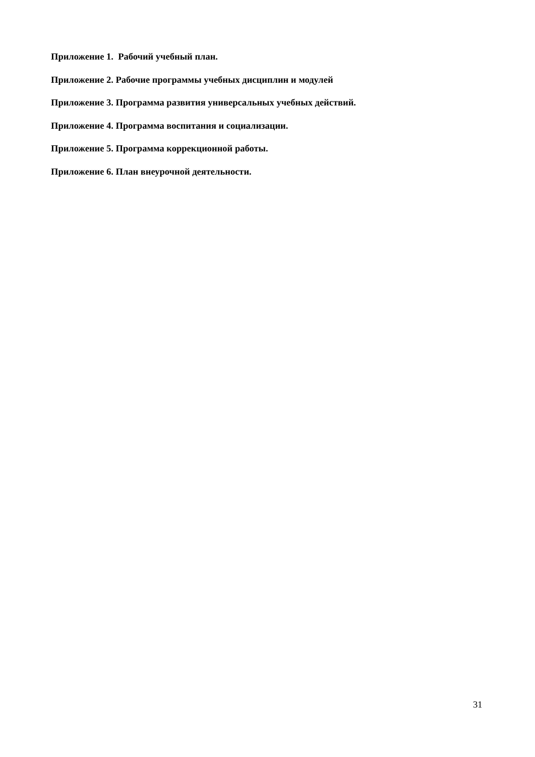Приложение 1. Рабочий учебный план.
Приложение 2. Рабочие программы учебных дисциплин и модулей
Приложение 3. Программа развития универсальных учебных действий.
Приложение 4. Программа воспитания и социализации.
Приложение 5. Программа коррекционной работы.
Приложение 6. План внеурочной деятельности.
31